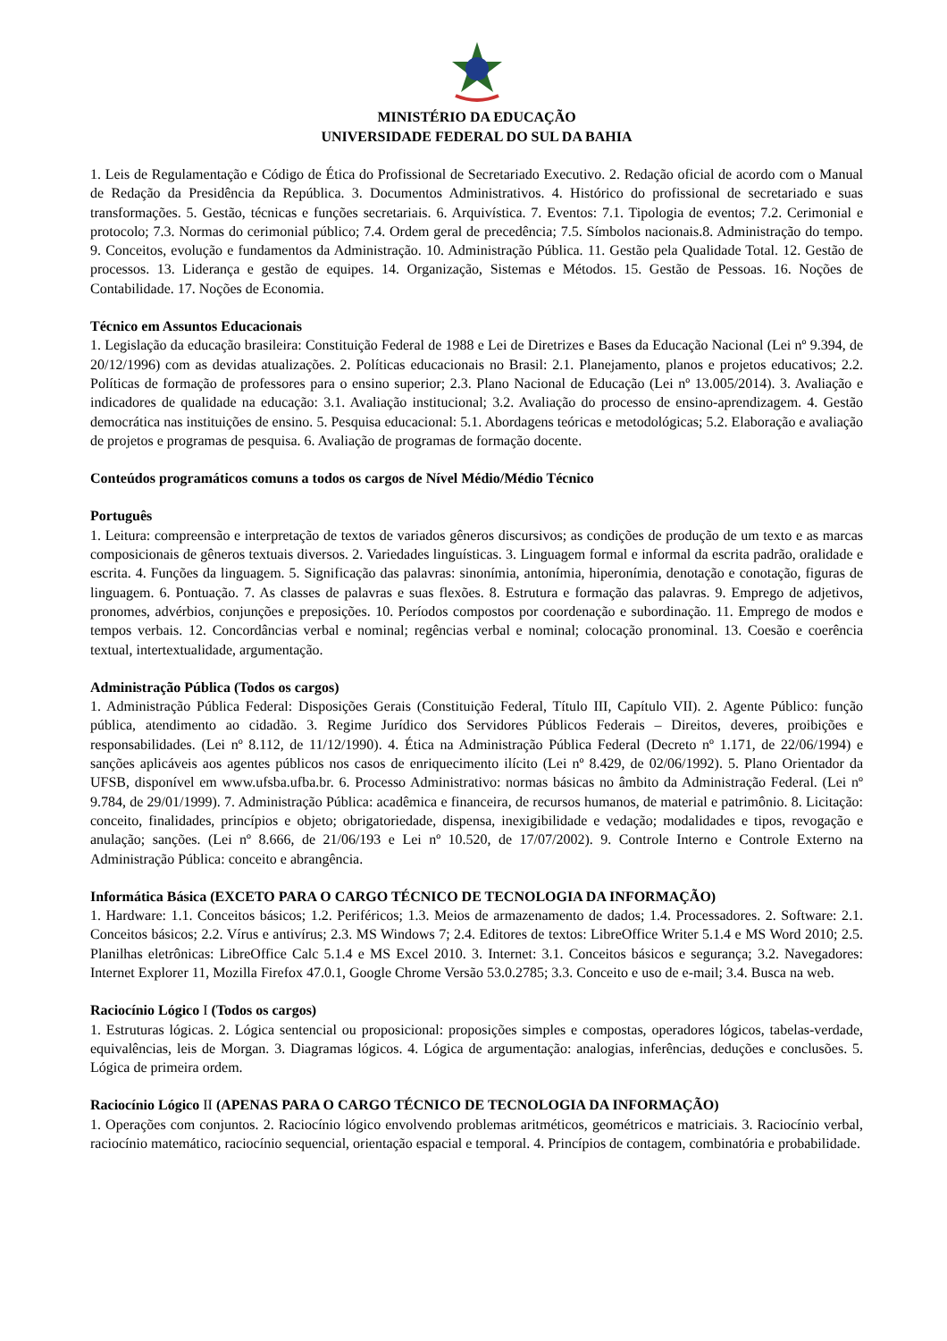MINISTÉRIO DA EDUCAÇÃO
UNIVERSIDADE FEDERAL DO SUL DA BAHIA
1. Leis de Regulamentação e Código de Ética do Profissional de Secretariado Executivo. 2. Redação oficial de acordo com o Manual de Redação da Presidência da República. 3. Documentos Administrativos. 4. Histórico do profissional de secretariado e suas transformações. 5. Gestão, técnicas e funções secretariais. 6. Arquivística. 7. Eventos: 7.1. Tipologia de eventos; 7.2. Cerimonial e protocolo; 7.3. Normas do cerimonial público; 7.4. Ordem geral de precedência; 7.5. Símbolos nacionais.8. Administração do tempo. 9. Conceitos, evolução e fundamentos da Administração. 10. Administração Pública. 11. Gestão pela Qualidade Total. 12. Gestão de processos. 13. Liderança e gestão de equipes. 14. Organização, Sistemas e Métodos. 15. Gestão de Pessoas. 16. Noções de Contabilidade. 17. Noções de Economia.
Técnico em Assuntos Educacionais
1. Legislação da educação brasileira: Constituição Federal de 1988 e Lei de Diretrizes e Bases da Educação Nacional (Lei nº 9.394, de 20/12/1996) com as devidas atualizações. 2. Políticas educacionais no Brasil: 2.1. Planejamento, planos e projetos educativos; 2.2. Políticas de formação de professores para o ensino superior; 2.3. Plano Nacional de Educação (Lei nº 13.005/2014). 3. Avaliação e indicadores de qualidade na educação: 3.1. Avaliação institucional; 3.2. Avaliação do processo de ensino-aprendizagem. 4. Gestão democrática nas instituições de ensino. 5. Pesquisa educacional: 5.1. Abordagens teóricas e metodológicas; 5.2. Elaboração e avaliação de projetos e programas de pesquisa. 6. Avaliação de programas de formação docente.
Conteúdos programáticos comuns a todos os cargos de Nível Médio/Médio Técnico
Português
1. Leitura: compreensão e interpretação de textos de variados gêneros discursivos; as condições de produção de um texto e as marcas composicionais de gêneros textuais diversos. 2. Variedades linguísticas. 3. Linguagem formal e informal da escrita padrão, oralidade e escrita. 4. Funções da linguagem. 5. Significação das palavras: sinonímia, antonímia, hiperonímia, denotação e conotação, figuras de linguagem. 6. Pontuação. 7. As classes de palavras e suas flexões. 8. Estrutura e formação das palavras. 9. Emprego de adjetivos, pronomes, advérbios, conjunções e preposições. 10. Períodos compostos por coordenação e subordinação. 11. Emprego de modos e tempos verbais. 12. Concordâncias verbal e nominal; regências verbal e nominal; colocação pronominal. 13. Coesão e coerência textual, intertextualidade, argumentação.
Administração Pública (Todos os cargos)
1. Administração Pública Federal: Disposições Gerais (Constituição Federal, Título III, Capítulo VII). 2. Agente Público: função pública, atendimento ao cidadão. 3. Regime Jurídico dos Servidores Públicos Federais – Direitos, deveres, proibições e responsabilidades. (Lei nº 8.112, de 11/12/1990). 4. Ética na Administração Pública Federal (Decreto nº 1.171, de 22/06/1994) e sanções aplicáveis aos agentes públicos nos casos de enriquecimento ilícito (Lei nº 8.429, de 02/06/1992). 5. Plano Orientador da UFSB, disponível em www.ufsba.ufba.br. 6. Processo Administrativo: normas básicas no âmbito da Administração Federal. (Lei nº 9.784, de 29/01/1999). 7. Administração Pública: acadêmica e financeira, de recursos humanos, de material e patrimônio. 8. Licitação: conceito, finalidades, princípios e objeto; obrigatoriedade, dispensa, inexigibilidade e vedação; modalidades e tipos, revogação e anulação; sanções. (Lei nº 8.666, de 21/06/193 e Lei nº 10.520, de 17/07/2002). 9. Controle Interno e Controle Externo na Administração Pública: conceito e abrangência.
Informática Básica (EXCETO PARA O CARGO TÉCNICO DE TECNOLOGIA DA INFORMAÇÃO)
1. Hardware: 1.1. Conceitos básicos; 1.2. Periféricos; 1.3. Meios de armazenamento de dados; 1.4. Processadores. 2. Software: 2.1. Conceitos básicos; 2.2. Vírus e antivírus; 2.3. MS Windows 7; 2.4. Editores de textos: LibreOffice Writer 5.1.4 e MS Word 2010; 2.5. Planilhas eletrônicas: LibreOffice Calc 5.1.4 e MS Excel 2010. 3. Internet: 3.1. Conceitos básicos e segurança; 3.2. Navegadores: Internet Explorer 11, Mozilla Firefox 47.0.1, Google Chrome Versão 53.0.2785; 3.3. Conceito e uso de e-mail; 3.4. Busca na web.
Raciocínio Lógico I (Todos os cargos)
1. Estruturas lógicas. 2. Lógica sentencial ou proposicional: proposições simples e compostas, operadores lógicos, tabelas-verdade, equivalências, leis de Morgan. 3. Diagramas lógicos. 4. Lógica de argumentação: analogias, inferências, deduções e conclusões. 5. Lógica de primeira ordem.
Raciocínio Lógico II (APENAS PARA O CARGO TÉCNICO DE TECNOLOGIA DA INFORMAÇÃO)
1. Operações com conjuntos. 2. Raciocínio lógico envolvendo problemas aritméticos, geométricos e matriciais. 3. Raciocínio verbal, raciocínio matemático, raciocínio sequencial, orientação espacial e temporal. 4. Princípios de contagem, combinatória e probabilidade.